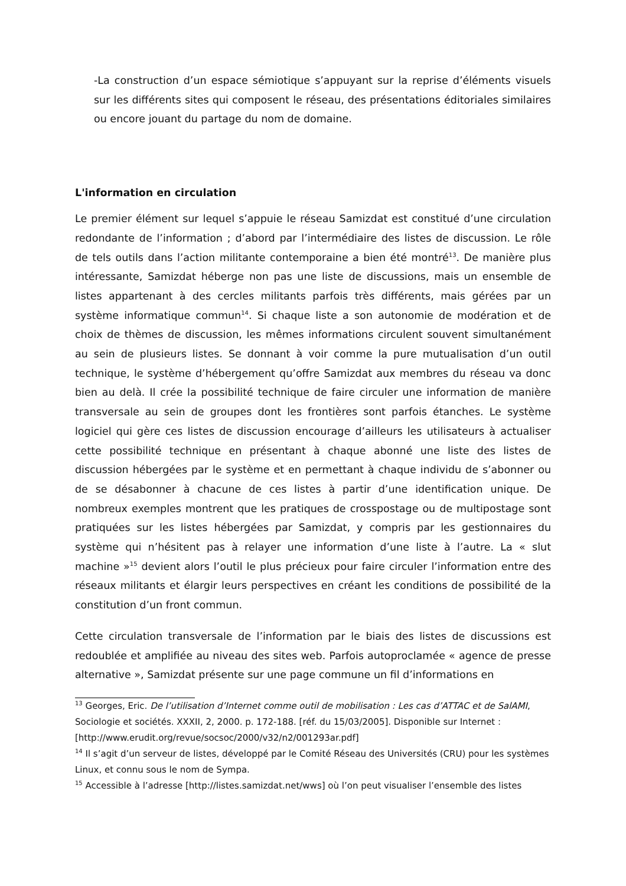-La construction d’un espace sémiotique s’appuyant sur la reprise d’éléments visuels sur les différents sites qui composent le réseau, des présentations éditoriales similaires ou encore jouant du partage du nom de domaine.
L'information en circulation
Le premier élément sur lequel s’appuie le réseau Samizdat est constitué d’une circulation redondante de l’information ; d’abord par l’intermédiaire des listes de discussion. Le rôle de tels outils dans l’action militante contemporaine a bien été montré<sup>13</sup>. De manière plus intéressante, Samizdat héberge non pas une liste de discussions, mais un ensemble de listes appartenant à des cercles militants parfois très différents, mais gérées par un système informatique commun<sup>14</sup>. Si chaque liste a son autonomie de modération et de choix de thèmes de discussion, les mêmes informations circulent souvent simultanément au sein de plusieurs listes. Se donnant à voir comme la pure mutualisation d’un outil technique, le système d’hébergement qu’offre Samizdat aux membres du réseau va donc bien au delà. Il crée la possibilité technique de faire circuler une information de manière transversale au sein de groupes dont les frontières sont parfois étanches. Le système logiciel qui gère ces listes de discussion encourage d’ailleurs les utilisateurs à actualiser cette possibilité technique en présentant à chaque abonné une liste des listes de discussion hébergées par le système et en permettant à chaque individu de s’abonner ou de se désabonner à chacune de ces listes à partir d’une identification unique. De nombreux exemples montrent que les pratiques de crosspostage ou de multipostage sont pratiquées sur les listes hébergées par Samizdat, y compris par les gestionnaires du système qui n’hésitent pas à relayer une information d’une liste à l’autre. La « slut machine »<sup>15</sup> devient alors l’outil le plus précieux pour faire circuler l’information entre des réseaux militants et élargir leurs perspectives en créant les conditions de possibilité de la constitution d’un front commun.
Cette circulation transversale de l’information par le biais des listes de discussions est redoublée et amplifiée au niveau des sites web. Parfois autoproclamée « agence de presse alternative », Samizdat présente sur une page commune un fil d’informations en
<sup>13</sup> Georges, Eric. De l’utilisation d’Internet comme outil de mobilisation : Les cas d’ATTAC et de SalAMI, Sociologie et sociétés. XXXII, 2, 2000. p. 172-188. [réf. du 15/03/2005]. Disponible sur Internet : [http://www.erudit.org/revue/socsoc/2000/v32/n2/001293ar.pdf]
<sup>14</sup> Il s’agit d’un serveur de listes, développé par le Comité Réseau des Universités (CRU) pour les systèmes Linux, et connu sous le nom de Sympa.
<sup>15</sup> Accessible à l’adresse [http://listes.samizdat.net/wws] où l’on peut visualiser l’ensemble des listes